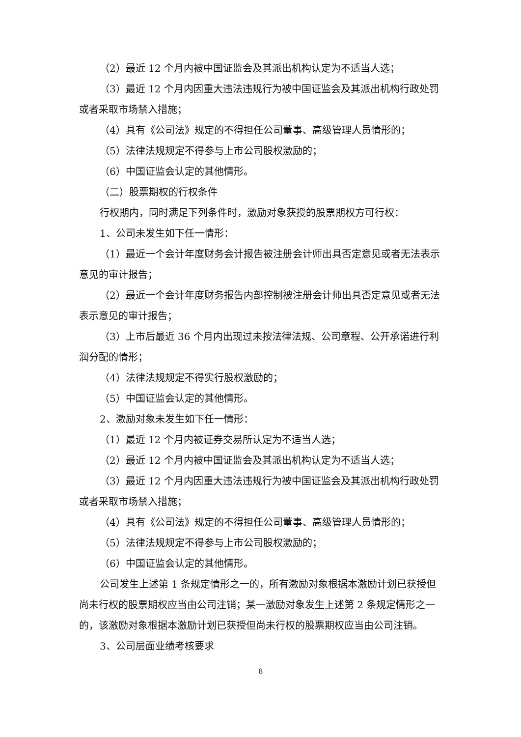（2）最近 12 个月内被中国证监会及其派出机构认定为不适当人选；
（3）最近 12 个月内因重大违法违规行为被中国证监会及其派出机构行政处罚或者采取市场禁入措施；
（4）具有《公司法》规定的不得担任公司董事、高级管理人员情形的；
（5）法律法规规定不得参与上市公司股权激励的；
（6）中国证监会认定的其他情形。
（二）股票期权的行权条件
行权期内，同时满足下列条件时，激励对象获授的股票期权方可行权：
1、公司未发生如下任一情形：
（1）最近一个会计年度财务会计报告被注册会计师出具否定意见或者无法表示意见的审计报告；
（2）最近一个会计年度财务报告内部控制被注册会计师出具否定意见或者无法表示意见的审计报告；
（3）上市后最近 36 个月内出现过未按法律法规、公司章程、公开承诺进行利润分配的情形；
（4）法律法规规定不得实行股权激励的；
（5）中国证监会认定的其他情形。
2、激励对象未发生如下任一情形：
（1）最近 12 个月内被证券交易所认定为不适当人选；
（2）最近 12 个月内被中国证监会及其派出机构认定为不适当人选；
（3）最近 12 个月内因重大违法违规行为被中国证监会及其派出机构行政处罚或者采取市场禁入措施；
（4）具有《公司法》规定的不得担任公司董事、高级管理人员情形的；
（5）法律法规规定不得参与上市公司股权激励的；
（6）中国证监会认定的其他情形。
公司发生上述第 1 条规定情形之一的，所有激励对象根据本激励计划已获授但尚未行权的股票期权应当由公司注销；某一激励对象发生上述第 2 条规定情形之一的，该激励对象根据本激励计划已获授但尚未行权的股票期权应当由公司注销。
3、公司层面业绩考核要求
8